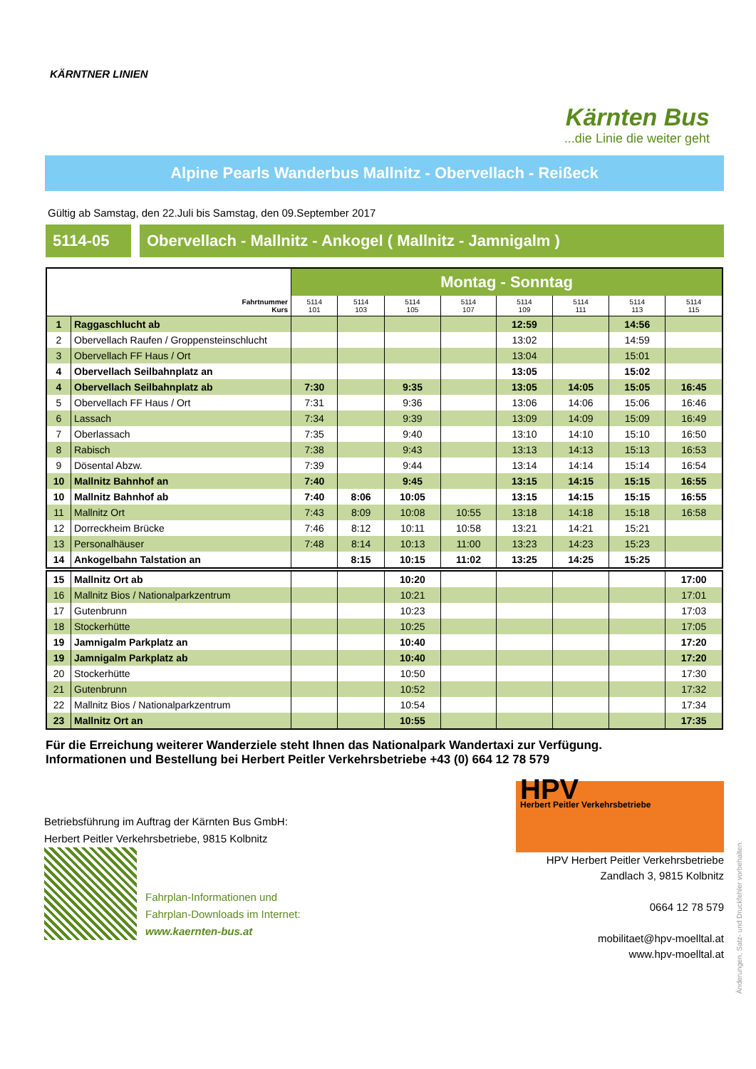KÄRNTNER LINIEN
Kärnten Bus...die Linie die weiter geht
Alpine Pearls Wanderbus Mallnitz - Obervellach - Reißeck
Gültig ab Samstag, den 22.Juli bis Samstag, den 09.September 2017
5114-05 Obervellach - Mallnitz - Ankogel ( Mallnitz - Jamnigalm )
| | | Montag - Sonntag | | | | | | | |
| --- | --- | --- | --- | --- | --- | --- | --- | --- | --- |
| Fahrtnummer Kurs | | 5114 101 | 5114 103 | 5114 105 | 5114 107 | 5114 109 | 5114 111 | 5114 113 | 5114 115 |
| 1 | Raggaschlucht ab | | | | | 12:59 | | 14:56 | |
| 2 | Obervellach Raufen / Groppensteinschlucht | | | | | 13:02 | | 14:59 | |
| 3 | Obervellach FF Haus / Ort | | | | | 13:04 | | 15:01 | |
| 4 | Obervellach Seilbahnplatz an | | | | | 13:05 | | 15:02 | |
| 4 | Obervellach Seilbahnplatz ab | 7:30 | | 9:35 | | 13:05 | 14:05 | 15:05 | 16:45 |
| 5 | Obervellach FF Haus / Ort | 7:31 | | 9:36 | | 13:06 | 14:06 | 15:06 | 16:46 |
| 6 | Lassach | 7:34 | | 9:39 | | 13:09 | 14:09 | 15:09 | 16:49 |
| 7 | Oberlassach | 7:35 | | 9:40 | | 13:10 | 14:10 | 15:10 | 16:50 |
| 8 | Rabisch | 7:38 | | 9:43 | | 13:13 | 14:13 | 15:13 | 16:53 |
| 9 | Dösental Abzw. | 7:39 | | 9:44 | | 13:14 | 14:14 | 15:14 | 16:54 |
| 10 | Mallnitz Bahnhof an | 7:40 | | 9:45 | | 13:15 | 14:15 | 15:15 | 16:55 |
| 10 | Mallnitz Bahnhof ab | 7:40 | 8:06 | 10:05 | | 13:15 | 14:15 | 15:15 | 16:55 |
| 11 | Mallnitz Ort | 7:43 | 8:09 | 10:08 | 10:55 | 13:18 | 14:18 | 15:18 | 16:58 |
| 12 | Dorreckheim Brücke | 7:46 | 8:12 | 10:11 | 10:58 | 13:21 | 14:21 | 15:21 | |
| 13 | Personalhäuser | 7:48 | 8:14 | 10:13 | 11:00 | 13:23 | 14:23 | 15:23 | |
| 14 | Ankogelbahn Talstation an | | 8:15 | 10:15 | 11:02 | 13:25 | 14:25 | 15:25 | |
| 15 | Mallnitz Ort ab | | | 10:20 | | | | | 17:00 |
| 16 | Mallnitz Bios / Nationalparkzentrum | | | 10:21 | | | | | 17:01 |
| 17 | Gutenbrunn | | | 10:23 | | | | | 17:03 |
| 18 | Stockerhütte | | | 10:25 | | | | | 17:05 |
| 19 | Jamnigalm Parkplatz an | | | 10:40 | | | | | 17:20 |
| 19 | Jamnigalm Parkplatz ab | | | 10:40 | | | | | 17:20 |
| 20 | Stockerhütte | | | 10:50 | | | | | 17:30 |
| 21 | Gutenbrunn | | | 10:52 | | | | | 17:32 |
| 22 | Mallnitz Bios / Nationalparkzentrum | | | 10:54 | | | | | 17:34 |
| 23 | Mallnitz Ort an | | | 10:55 | | | | | 17:35 |
Änderungen, Satz- und Druckfehler vorbehalten.
Für die Erreichung weiterer Wanderziele steht Ihnen das Nationalpark Wandertaxi zur Verfügung.
Informationen und Bestellung bei Herbert Peitler Verkehrsbetriebe +43 (0) 664 12 78 579
Betriebsführung im Auftrag der Kärnten Bus GmbH:
Herbert Peitler Verkehrsbetriebe, 9815 Kolbnitz
Fahrplan-Informationen und
Fahrplan-Downloads im Internet:
www.kaernten-bus.at
HPV
Herbert Peitler Verkehrsbetriebe
HPV Herbert Peitler Verkehrsbetriebe
Zandlach 3, 9815 Kolbnitz
0664 12 78 579
mobilitaet@hpv-moelltal.at
www.hpv-moelltal.at